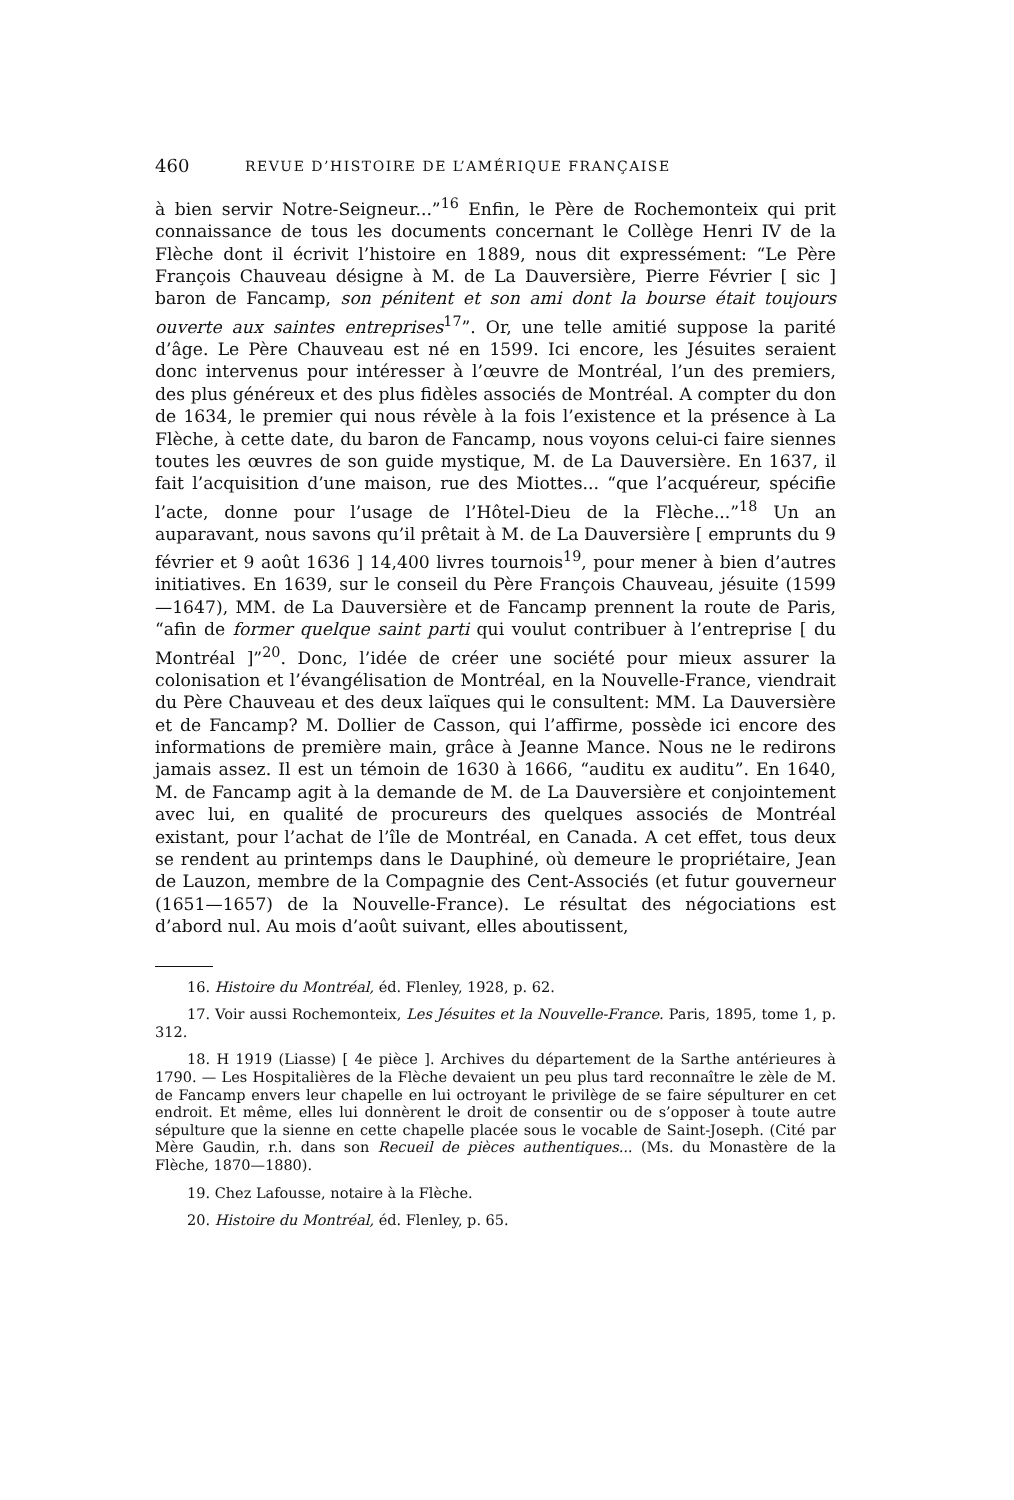460 REVUE D’HISTOIRE DE L’AMÉRIQUE FRANÇAISE
à bien servir Notre-Seigneur...”<sup>16</sup> Enfin, le Père de Rochemonteix qui prit connaissance de tous les documents concernant le Collège Henri IV de la Flèche dont il écrivit l’histoire en 1889, nous dit expressément: “Le Père François Chauveau désigne à M. de La Dauversière, Pierre Février [ sic ] baron de Fancamp, son pénitent et son ami dont la bourse était toujours ouverte aux saintes entreprises<sup>17</sup>”. Or, une telle amitié suppose la parité d’âge. Le Père Chauveau est né en 1599. Ici encore, les Jésuites seraient donc intervenus pour intéresser à l’œuvre de Montréal, l’un des premiers, des plus généreux et des plus fidèles associés de Montréal. A compter du don de 1634, le premier qui nous révèle à la fois l’existence et la présence à La Flèche, à cette date, du baron de Fancamp, nous voyons celui-ci faire siennes toutes les œuvres de son guide mystique, M. de La Dauversière. En 1637, il fait l’acquisition d’une maison, rue des Miottes... “que l’acquéreur, spécifie l’acte, donne pour l’usage de l’Hôtel-Dieu de la Flèche...”<sup>18</sup> Un an auparavant, nous savons qu’il prêtait à M. de La Dauversière [ emprunts du 9 février et 9 août 1636 ] 14,400 livres tournois<sup>19</sup>, pour mener à bien d’autres initiatives. En 1639, sur le conseil du Père François Chauveau, jésuite (1599—1647), MM. de La Dauversière et de Fancamp prennent la route de Paris, “afin de former quelque saint parti qui voulut contribuer à l’entreprise [ du Montréal ]”<sup>20</sup>. Donc, l’idée de créer une société pour mieux assurer la colonisation et l’évangélisation de Montréal, en la Nouvelle-France, viendrait du Père Chauveau et des deux laïques qui le consultent: MM. La Dauversière et de Fancamp? M. Dollier de Casson, qui l’affirme, possède ici encore des informations de première main, grâce à Jeanne Mance. Nous ne le redirons jamais assez. Il est un témoin de 1630 à 1666, “auditu ex auditu”. En 1640, M. de Fancamp agit à la demande de M. de La Dauversière et conjointement avec lui, en qualité de procureurs des quelques associés de Montréal existant, pour l’achat de l’île de Montréal, en Canada. A cet effet, tous deux se rendent au printemps dans le Dauphiné, où demeure le propriétaire, Jean de Lauzon, membre de la Compagnie des Cent-Associés (et futur gouverneur (1651—1657) de la Nouvelle-France). Le résultat des négociations est d’abord nul. Au mois d’août suivant, elles aboutissent,
16. Histoire du Montréal, éd. Flenley, 1928, p. 62.
17. Voir aussi Rochemonteix, Les Jésuites et la Nouvelle-France. Paris, 1895, tome 1, p. 312.
18. H 1919 (Liasse) [ 4e pièce ]. Archives du département de la Sarthe antérieures à 1790. — Les Hospitalières de la Flèche devaient un peu plus tard reconnaître le zèle de M. de Fancamp envers leur chapelle en lui octroyant le privilège de se faire sépulturer en cet endroit. Et même, elles lui donnèrent le droit de consentir ou de s’opposer à toute autre sépulture que la sienne en cette chapelle placée sous le vocable de Saint-Joseph. (Cité par Mère Gaudin, r.h. dans son Recueil de pièces authentiques... (Ms. du Monastère de la Flèche, 1870—1880).
19. Chez Lafousse, notaire à la Flèche.
20. Histoire du Montréal, éd. Flenley, p. 65.